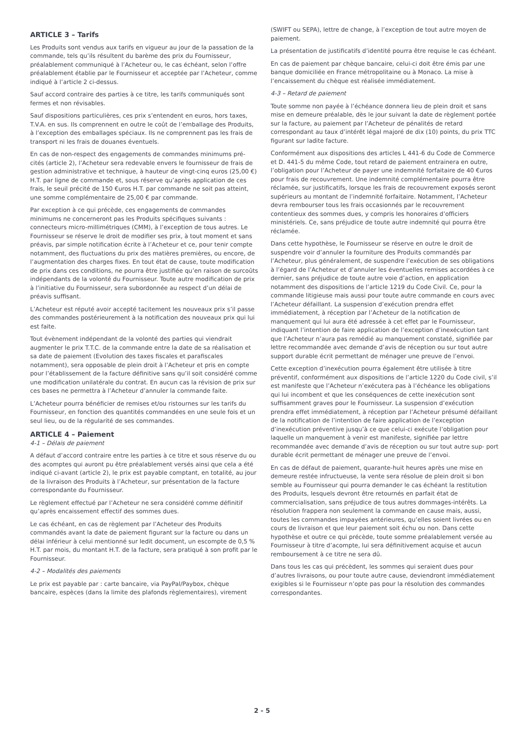ARTICLE 3 – Tarifs
Les Produits sont vendus aux tarifs en vigueur au jour de la passation de la commande, tels qu’ils résultent du barème des prix du Fournisseur, préalablement communiqué à l’Acheteur ou, le cas échéant, selon l’offre préalablement établie par le Fournisseur et acceptée par l’Acheteur, comme indiqué à l’article 2 ci-dessus.
Sauf accord contraire des parties à ce titre, les tarifs communiqués sont fermes et non révisables.
Sauf dispositions particulières, ces prix s’entendent en euros, hors taxes, T.V.A. en sus. Ils comprennent en outre le coût de l’emballage des Produits, à l’exception des emballages spéciaux. Ils ne comprennent pas les frais de transport ni les frais de douanes éventuels.
En cas de non-respect des engagements de commandes minimums pré- cités (article 2), l’Acheteur sera redevable envers le fournisseur de frais de gestion administrative et technique, à hauteur de vingt-cinq euros (25,00 €) H.T. par ligne de commande et, sous réserve qu’après application de ces frais, le seuil précité de 150 €uros H.T. par commande ne soit pas atteint, une somme complémentaire de 25,00 € par commande.
Par exception à ce qui précède, ces engagements de commandes minimums ne concerneront pas les Produits spécifiques suivants : connecteurs micro-millimétriques (CMM), à l’exception de tous autres. Le Fournisseur se réserve le droit de modifier ses prix, à tout moment et sans préavis, par simple notification écrite à l’Acheteur et ce, pour tenir compte notamment, des fluctuations du prix des matières premières, ou encore, de l’augmentation des charges fixes. En tout état de cause, toute modification de prix dans ces conditions, ne pourra être justifiée qu’en raison de surcoûts indépendants de la volonté du Fournisseur. Toute autre modification de prix à l’initiative du Fournisseur, sera subordonnée au respect d’un délai de préavis suffisant.
L’Acheteur est réputé avoir accepté tacitement les nouveaux prix s’il passe des commandes postérieurement à la notification des nouveaux prix qui lui est faite.
Tout évènement indépendant de la volonté des parties qui viendrait augmenter le prix T.T.C. de la commande entre la date de sa réalisation et sa date de paiement (Evolution des taxes fiscales et parafiscales notamment), sera opposable de plein droit à l’Acheteur et pris en compte pour l’établissement de la facture définitive sans qu’il soit considéré comme une modification unilatérale du contrat. En aucun cas la révision de prix sur ces bases ne permettra à l’Acheteur d’annuler la commande faite.
L’Acheteur pourra bénéficier de remises et/ou ristournes sur les tarifs du Fournisseur, en fonction des quantités commandées en une seule fois et un seul lieu, ou de la régularité de ses commandes.
ARTICLE 4 – Paiement
4-1 – Délais de paiement
A défaut d’accord contraire entre les parties à ce titre et sous réserve du ou des acomptes qui auront pu être préalablement versés ainsi que cela a été indiqué ci-avant (article 2), le prix est payable comptant, en totalité, au jour de la livraison des Produits à l’Acheteur, sur présentation de la facture correspondante du Fournisseur.
Le règlement effectué par l’Acheteur ne sera considéré comme définitif qu’après encaissement effectif des sommes dues.
Le cas échéant, en cas de règlement par l’Acheteur des Produits commandés avant la date de paiement figurant sur la facture ou dans un délai inférieur à celui mentionné sur ledit document, un escompte de 0,5 % H.T. par mois, du montant H.T. de la facture, sera pratiqué à son profit par le Fournisseur.
4-2 – Modalités des paiements
Le prix est payable par : carte bancaire, via PayPal/Paybox, chèque bancaire, espèces (dans la limite des plafonds règlementaires), virement
(SWIFT ou SEPA), lettre de change, à l’exception de tout autre moyen de paiement.
La présentation de justificatifs d’identité pourra être requise le cas échéant.
En cas de paiement par chèque bancaire, celui-ci doit être émis par une banque domiciliée en France métropolitaine ou à Monaco. La mise à l’encaissement du chèque est réalisée immédiatement.
4-3 – Retard de paiement
Toute somme non payée à l’échéance donnera lieu de plein droit et sans mise en demeure préalable, dès le jour suivant la date de règlement portée sur la facture, au paiement par l’Acheteur de pénalités de retard correspondant au taux d’intérêt légal majoré de dix (10) points, du prix TTC figurant sur ladite facture.
Conformément aux dispositions des articles L 441-6 du Code de Commerce et D. 441-5 du même Code, tout retard de paiement entrainera en outre, l’obligation pour l’Acheteur de payer une indemnité forfaitaire de 40 €uros pour frais de recouvrement. Une indemnité complémentaire pourra être réclamée, sur justificatifs, lorsque les frais de recouvrement exposés seront supérieurs au montant de l’indemnité forfaitaire. Notamment, l’Acheteur devra rembourser tous les frais occasionnés par le recouvrement contentieux des sommes dues, y compris les honoraires d’officiers ministériels. Ce, sans préjudice de toute autre indemnité qui pourra être réclamée.
Dans cette hypothèse, le Fournisseur se réserve en outre le droit de suspendre voir d’annuler la fourniture des Produits commandés par l’Acheteur, plus généralement, de suspendre l’exécution de ses obligations à l’égard de l’Acheteur et d’annuler les éventuelles remises accordées à ce dernier, sans préjudice de toute autre voie d’action, en application notamment des dispositions de l’article 1219 du Code Civil. Ce, pour la commande litigieuse mais aussi pour toute autre commande en cours avec l’Acheteur défaillant. La suspension d’exécution prendra effet immédiatement, à réception par l’Acheteur de la notification de manquement qui lui aura été adressée à cet effet par le Fournisseur, indiquant l’intention de faire application de l’exception d’inexécution tant que l’Acheteur n’aura pas remédié au manquement constaté, signifiée par lettre recommandée avec demande d’avis de réception ou sur tout autre support durable écrit permettant de ménager une preuve de l’envoi.
Cette exception d’inexécution pourra également être utilisée à titre préventif, conformément aux dispositions de l’article 1220 du Code civil, s’il est manifeste que l’Acheteur n’exécutera pas à l’échéance les obligations qui lui incombent et que les conséquences de cette inexécution sont suffisamment graves pour le Fournisseur. La suspension d’exécution prendra effet immédiatement, à réception par l’Acheteur présumé défaillant de la notification de l’intention de faire application de l’exception d’inexécution préventive jusqu’à ce que celui-ci exécute l’obligation pour laquelle un manquement à venir est manifeste, signifiée par lettre recommandée avec demande d’avis de réception ou sur tout autre sup- port durable écrit permettant de ménager une preuve de l’envoi.
En cas de défaut de paiement, quarante-huit heures après une mise en demeure restée infructueuse, la vente sera résolue de plein droit si bon semble au Fournisseur qui pourra demander le cas échéant la restitution des Produits, lesquels devront être retournés en parfait état de commercialisation, sans préjudice de tous autres dommages-intérêts. La résolution frappera non seulement la commande en cause mais, aussi, toutes les commandes impayées antérieures, qu’elles soient livrées ou en cours de livraison et que leur paiement soit échu ou non. Dans cette hypothèse et outre ce qui précède, toute somme préalablement versée au Fournisseur à titre d’acompte, lui sera définitivement acquise et aucun remboursement à ce titre ne sera dû.
Dans tous les cas qui précèdent, les sommes qui seraient dues pour d’autres livraisons, ou pour toute autre cause, deviendront immédiatement exigibles si le Fournisseur n’opte pas pour la résolution des commandes correspondantes.
2 - 5